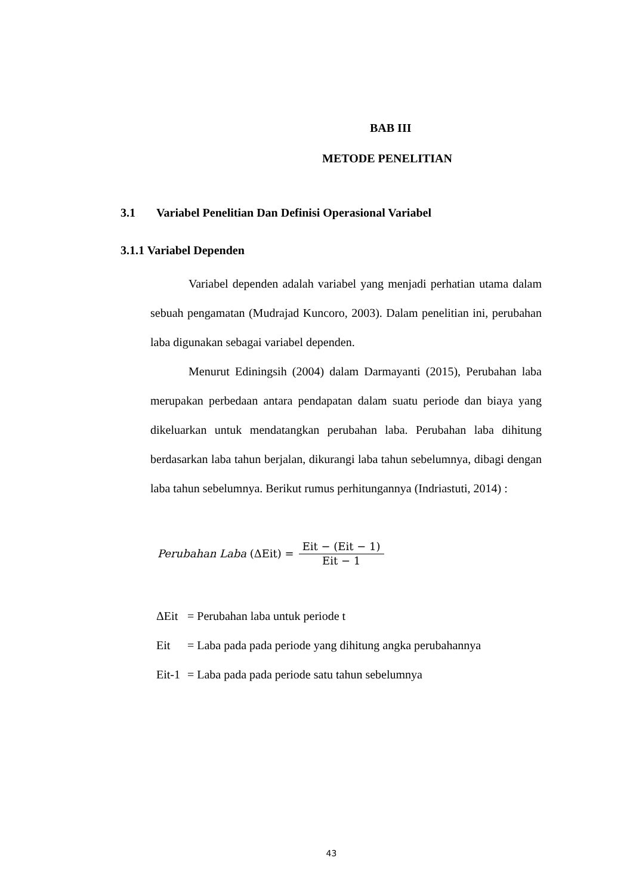BAB III
METODE PENELITIAN
3.1 Variabel Penelitian Dan Definisi Operasional Variabel
3.1.1 Variabel Dependen
Variabel dependen adalah variabel yang menjadi perhatian utama dalam sebuah pengamatan (Mudrajad Kuncoro, 2003). Dalam penelitian ini, perubahan laba digunakan sebagai variabel dependen.
Menurut Ediningsih (2004) dalam Darmayanti (2015), Perubahan laba merupakan perbedaan antara pendapatan dalam suatu periode dan biaya yang dikeluarkan untuk mendatangkan perubahan laba. Perubahan laba dihitung berdasarkan laba tahun berjalan, dikurangi laba tahun sebelumnya, dibagi dengan laba tahun sebelumnya. Berikut rumus perhitungannya (Indriastuti, 2014) :
Perubahan Laba (ΔEit) = Eit − (Eit − 1) Eit − 1
| ΔEit | = Perubahan laba untuk periode t |
| Eit | = Laba pada pada periode yang dihitung angka perubahannya |
| Eit-1 | = Laba pada pada periode satu tahun sebelumnya |
43